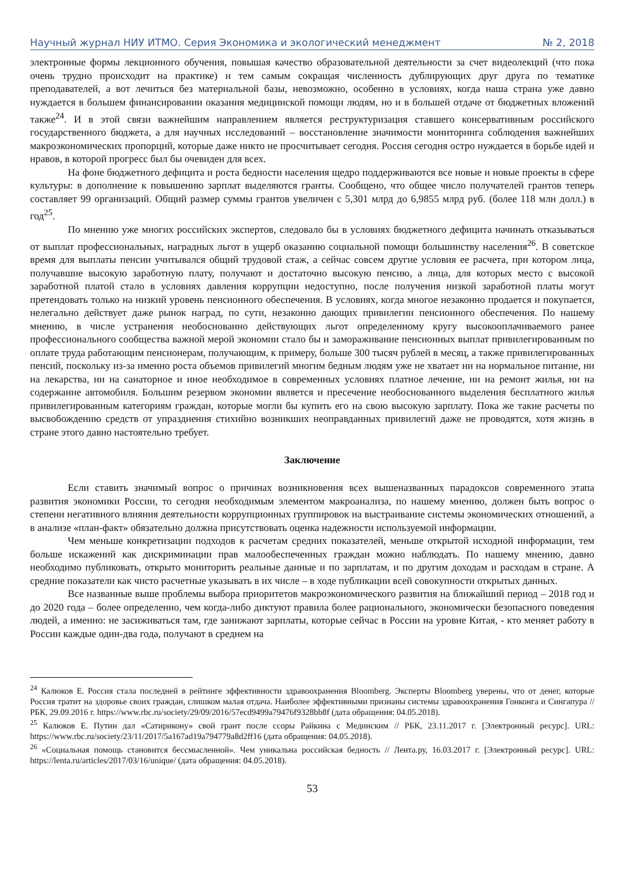Научный журнал НИУ ИТМО. Серия Экономика и экологический менеджмент № 2, 2018
электронные формы лекционного обучения, повышая качество образовательной деятельности за счет видеолекций (что пока очень трудно происходит на практике) и тем самым сокращая численность дублирующих друг друга по тематике преподавателей, а вот лечиться без материальной базы, невозможно, особенно в условиях, когда наша страна уже давно нуждается в большем финансировании оказания медицинской помощи людям, но и в большей отдаче от бюджетных вложений также<sup>24</sup>. И в этой связи важнейшим направлением является реструктуризация ставшего консервативным российского государственного бюджета, а для научных исследований – восстановление значимости мониторинга соблюдения важнейших макроэкономических пропорций, которые даже никто не просчитывает сегодня. Россия сегодня остро нуждается в борьбе идей и нравов, в которой прогресс был бы очевиден для всех.
На фоне бюджетного дефицита и роста бедности населения щедро поддерживаются все новые и новые проекты в сфере культуры: в дополнение к повышению зарплат выделяются гранты. Сообщено, что общее число получателей грантов теперь составляет 99 организаций. Общий размер суммы грантов увеличен с 5,301 млрд до 6,9855 млрд руб. (более 118 млн долл.) в год<sup>25</sup>.
По мнению уже многих российских экспертов, следовало бы в условиях бюджетного дефицита начинать отказываться от выплат профессиональных, наградных льгот в ущерб оказанию социальной помощи большинству населения<sup>26</sup>. В советское время для выплаты пенсии учитывался общий трудовой стаж, а сейчас совсем другие условия ее расчета, при котором лица, получавшие высокую заработную плату, получают и достаточно высокую пенсию, а лица, для которых место с высокой заработной платой стало в условиях давления коррупции недоступно, после получения низкой заработной платы могут претендовать только на низкий уровень пенсионного обеспечения. В условиях, когда многое незаконно продается и покупается, нелегально действует даже рынок наград, по сути, незаконно дающих привилегии пенсионного обеспечения. По нашему мнению, в числе устранения необоснованно действующих льгот определенному кругу высокооплачиваемого ранее профессионального сообщества важной мерой экономии стало бы и замораживание пенсионных выплат привилегированным по оплате труда работающим пенсионерам, получающим, к примеру, больше 300 тысяч рублей в месяц, а также привилегированных пенсий, поскольку из-за именно роста объемов привилегий многим бедным людям уже не хватает ни на нормальное питание, ни на лекарства, ни на санаторное и иное необходимое в современных условиях платное лечение, ни на ремонт жилья, ни на содержание автомобиля. Большим резервом экономии является и пресечение необоснованного выделения бесплатного жилья привилегированным категориям граждан, которые могли бы купить его на свою высокую зарплату. Пока же такие расчеты по высвобождению средств от упразднения стихийно возникших неоправданных привилегий даже не проводятся, хотя жизнь в стране этого давно настоятельно требует.
Заключение
Если ставить значимый вопрос о причинах возникновения всех вышеназванных парадоксов современного этапа развития экономики России, то сегодня необходимым элементом макроанализа, по нашему мнению, должен быть вопрос о степени негативного влияния деятельности коррупционных группировок на выстраивание системы экономических отношений, а в анализе «план-факт» обязательно должна присутствовать оценка надежности используемой информации.
Чем меньше конкретизации подходов к расчетам средних показателей, меньше открытой исходной информации, тем больше искажений как дискриминации прав малообеспеченных граждан можно наблюдать. По нашему мнению, давно необходимо публиковать, открыто мониторить реальные данные и по зарплатам, и по другим доходам и расходам в стране. А средние показатели как чисто расчетные указывать в их числе – в ходе публикации всей совокупности открытых данных.
Все названные выше проблемы выбора приоритетов макроэкономического развития на ближайший период – 2018 год и до 2020 года – более определенно, чем когда-либо диктуют правила более рационального, экономически безопасного поведения людей, а именно: не засиживаться там, где занижают зарплаты, которые сейчас в России на уровне Китая, - кто меняет работу в России каждые один-два года, получают в среднем на
<sup>24</sup> Калюков Е. Россия стала последней в рейтинге эффективности здравоохранения Bloomberg. Эксперты Bloomberg уверены, что от денег, которые Россия тратит на здоровье своих граждан, слишком малая отдача. Наиболее эффективными признаны системы здравоохранения Гонконга и Сингапура // РБК, 29.09.2016 г. https://www.rbc.ru/society/29/09/2016/57ecd9499a79476f9328bb8f (дата обращения: 04.05.2018).
<sup>25</sup> Калюков Е. Путин дал «Сатирикону» свой грант после ссоры Райкина с Мединским // РБК, 23.11.2017 г. [Электронный ресурс]. URL: https://www.rbc.ru/society/23/11/2017/5a167ad19a794779a8d2ff16 (дата обращения: 04.05.2018).
<sup>26</sup> «Социальная помощь становится бессмысленной». Чем уникальна российская бедность // Лента.ру, 16.03.2017 г. [Электронный ресурс]. URL: https://lenta.ru/articles/2017/03/16/unique/ (дата обращения: 04.05.2018).
53